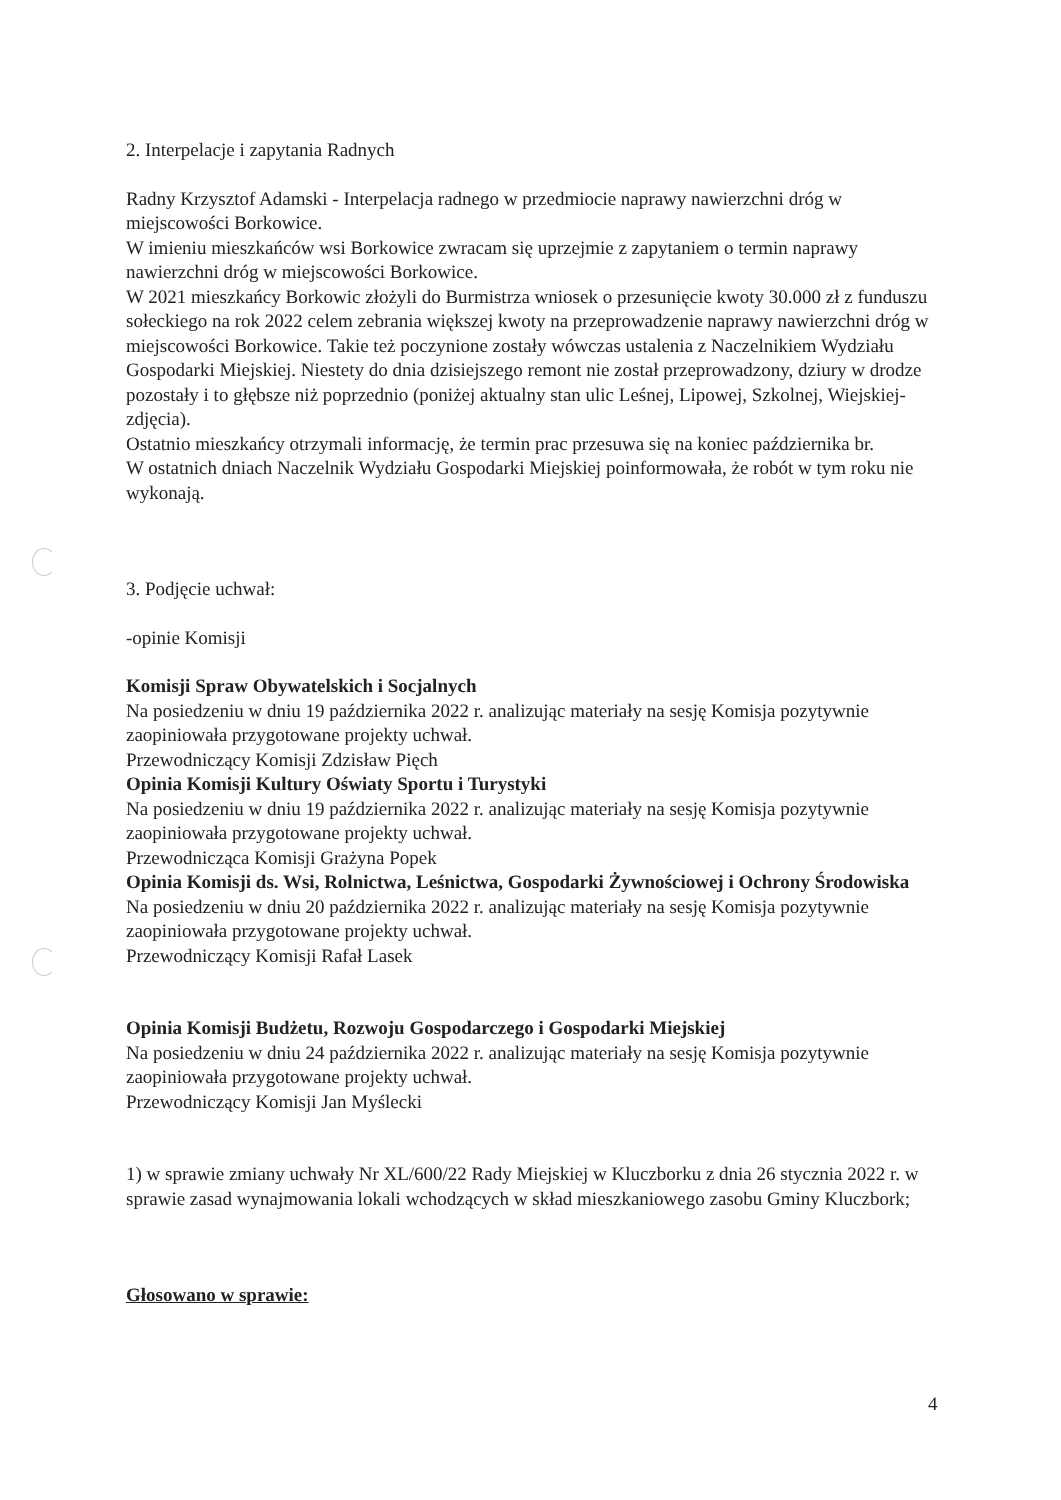2. Interpelacje i zapytania Radnych
Radny Krzysztof Adamski - Interpelacja radnego w przedmiocie naprawy nawierzchni dróg w miejscowości Borkowice.
W imieniu mieszkańców wsi Borkowice zwracam się uprzejmie z zapytaniem o termin naprawy nawierzchni dróg w miejscowości Borkowice.
W 2021 mieszkańcy Borkowic złożyli do Burmistrza wniosek o przesunięcie kwoty 30.000 zł z funduszu sołeckiego na rok 2022 celem zebrania większej kwoty na przeprowadzenie naprawy nawierzchni dróg w miejscowości Borkowice. Takie też poczynione zostały wówczas ustalenia z Naczelnikiem Wydziału Gospodarki Miejskiej. Niestety do dnia dzisiejszego remont nie został przeprowadzony, dziury w drodze pozostały i to głębsze niż poprzednio (poniżej aktualny stan ulic Leśnej, Lipowej, Szkolnej, Wiejskiej- zdjęcia).
Ostatnio mieszkańcy otrzymali informację, że termin prac przesuwa się na koniec października br.
W ostatnich dniach Naczelnik Wydziału Gospodarki Miejskiej poinformowała, że robót w tym roku nie wykonają.
3. Podjęcie uchwał:
-opinie Komisji
Komisji Spraw Obywatelskich i Socjalnych
Na posiedzeniu w dniu 19 października 2022 r. analizując materiały na sesję Komisja pozytywnie zaopiniowała przygotowane projekty uchwał.
Przewodniczący Komisji Zdzisław Pięch
Opinia Komisji Kultury Oświaty Sportu i Turystyki
Na posiedzeniu w dniu 19 października 2022 r. analizując materiały na sesję Komisja pozytywnie zaopiniowała przygotowane projekty uchwał.
Przewodnicząca Komisji Grażyna Popek
Opinia Komisji ds. Wsi, Rolnictwa, Leśnictwa, Gospodarki Żywnościowej i Ochrony Środowiska
Na posiedzeniu w dniu 20 października 2022 r. analizując materiały na sesję Komisja pozytywnie zaopiniowała przygotowane projekty uchwał.
Przewodniczący Komisji Rafał Lasek
Opinia Komisji Budżetu, Rozwoju Gospodarczego i Gospodarki Miejskiej
Na posiedzeniu w dniu 24 października 2022 r. analizując materiały na sesję Komisja pozytywnie zaopiniowała przygotowane projekty uchwał.
Przewodniczący Komisji Jan Myślecki
1) w sprawie zmiany uchwały Nr XL/600/22 Rady Miejskiej w Kluczborku z dnia 26 stycznia 2022 r. w sprawie zasad wynajmowania lokali wchodzących w skład mieszkaniowego zasobu Gminy Kluczbork;
Głosowano w sprawie:
4